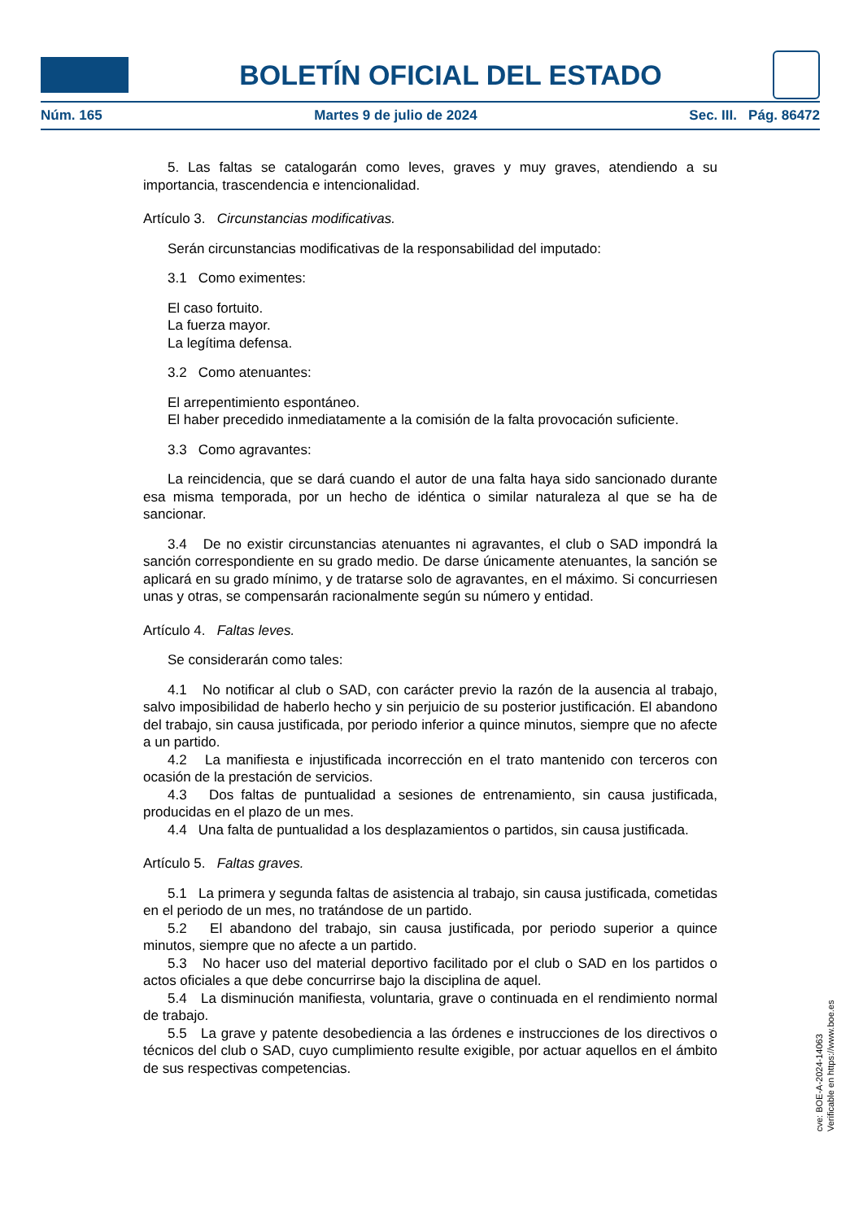BOLETÍN OFICIAL DEL ESTADO
Núm. 165 Martes 9 de julio de 2024 Sec. III. Pág. 86472
5. Las faltas se catalogarán como leves, graves y muy graves, atendiendo a su importancia, trascendencia e intencionalidad.
Artículo 3. Circunstancias modificativas.
Serán circunstancias modificativas de la responsabilidad del imputado:
3.1 Como eximentes:
El caso fortuito.
La fuerza mayor.
La legítima defensa.
3.2 Como atenuantes:
El arrepentimiento espontáneo.
El haber precedido inmediatamente a la comisión de la falta provocación suficiente.
3.3 Como agravantes:
La reincidencia, que se dará cuando el autor de una falta haya sido sancionado durante esa misma temporada, por un hecho de idéntica o similar naturaleza al que se ha de sancionar.
3.4 De no existir circunstancias atenuantes ni agravantes, el club o SAD impondrá la sanción correspondiente en su grado medio. De darse únicamente atenuantes, la sanción se aplicará en su grado mínimo, y de tratarse solo de agravantes, en el máximo. Si concurriesen unas y otras, se compensarán racionalmente según su número y entidad.
Artículo 4. Faltas leves.
Se considerarán como tales:
4.1 No notificar al club o SAD, con carácter previo la razón de la ausencia al trabajo, salvo imposibilidad de haberlo hecho y sin perjuicio de su posterior justificación. El abandono del trabajo, sin causa justificada, por periodo inferior a quince minutos, siempre que no afecte a un partido.
4.2 La manifiesta e injustificada incorrección en el trato mantenido con terceros con ocasión de la prestación de servicios.
4.3 Dos faltas de puntualidad a sesiones de entrenamiento, sin causa justificada, producidas en el plazo de un mes.
4.4 Una falta de puntualidad a los desplazamientos o partidos, sin causa justificada.
Artículo 5. Faltas graves.
5.1 La primera y segunda faltas de asistencia al trabajo, sin causa justificada, cometidas en el periodo de un mes, no tratándose de un partido.
5.2 El abandono del trabajo, sin causa justificada, por periodo superior a quince minutos, siempre que no afecte a un partido.
5.3 No hacer uso del material deportivo facilitado por el club o SAD en los partidos o actos oficiales a que debe concurrirse bajo la disciplina de aquel.
5.4 La disminución manifiesta, voluntaria, grave o continuada en el rendimiento normal de trabajo.
5.5 La grave y patente desobediencia a las órdenes e instrucciones de los directivos o técnicos del club o SAD, cuyo cumplimiento resulte exigible, por actuar aquellos en el ámbito de sus respectivas competencias.
cve: BOE-A-2024-14063
Verificable en https://www.boe.es